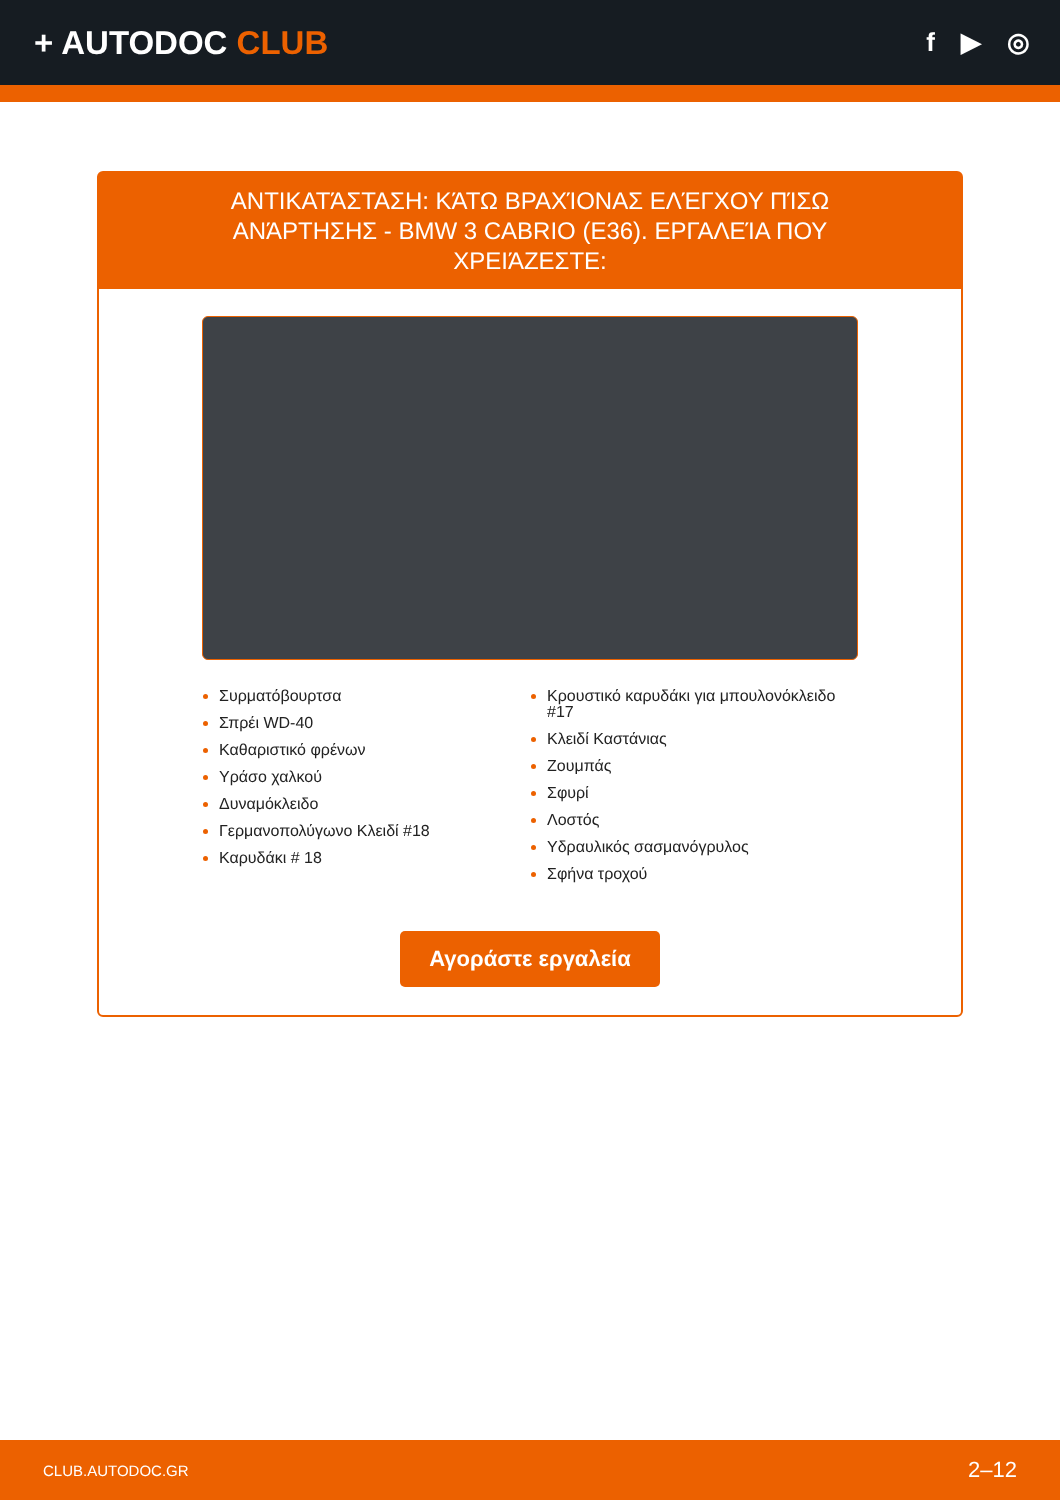+ AUTODOC CLUB
f ▶ ◎
ΑΝΤΙΚΑΤΆΣΤΑΣΗ: ΚΆΤΩ ΒΡΑΧΊΟΝΑΣ ΕΛΈΓΧΟΥ ΠΊΣΩ ΑΝΆΡΤΗΣΗΣ - BMW 3 CABRIO (E36). ΕΡΓΑΛΕΊΑ ΠΟΥ ΧΡΕΙΆΖΕΣΤΕ:
Συρματόβουρτσα
Σπρέι WD-40
Καθαριστικό φρένων
Υράσο χαλκού
Δυναμόκλειδο
Γερμανοπολύγωνο Κλειδί #18
Καρυδάκι # 18
Κρουστικό καρυδάκι για μπουλονόκλειδο #17
Κλειδί Καστάνιας
Ζουμπάς
Σφυρί
Λοστός
Υδραυλικός σασμανόγρυλος
Σφήνα τροχού
Αγοράστε εργαλεία
CLUB.AUTODOC.GR 2–12